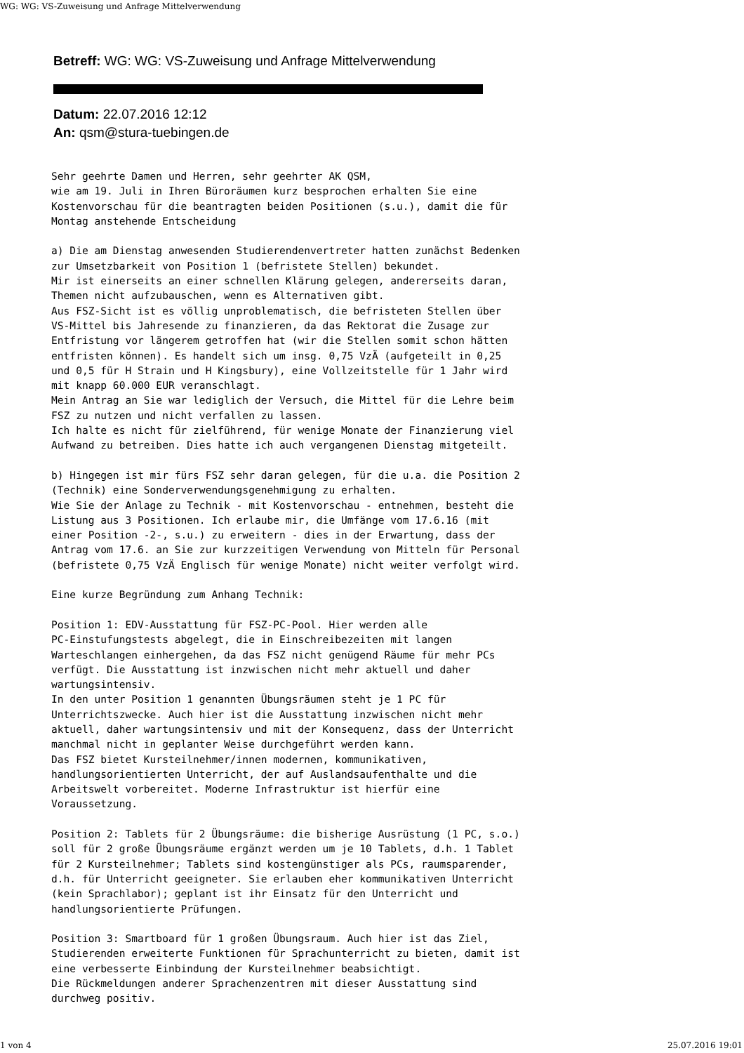WG: WG: VS-Zuweisung und Anfrage Mittelverwendung
Betreff: WG: WG: VS-Zuweisung und Anfrage Mittelverwendung
Datum: 22.07.2016 12:12
An: qsm@stura-tuebingen.de
Sehr geehrte Damen und Herren, sehr geehrter AK QSM,
wie am 19. Juli in Ihren Büroräumen kurz besprochen erhalten Sie eine
Kostenvorschau für die beantragten beiden Positionen (s.u.), damit die für
Montag anstehende Entscheidung

a) Die am Dienstag anwesenden Studierendenvertreter hatten zunächst Bedenken
zur Umsetzbarkeit von Position 1 (befristete Stellen) bekundet.
Mir ist einerseits an einer schnellen Klärung gelegen, andererseits daran,
Themen nicht aufzubauschen, wenn es Alternativen gibt.
Aus FSZ-Sicht ist es völlig unproblematisch, die befristeten Stellen über
VS-Mittel bis Jahresende zu finanzieren, da das Rektorat die Zusage zur
Entfristung vor längerem getroffen hat (wir die Stellen somit schon hätten
entfristen können). Es handelt sich um insg. 0,75 VzÄ (aufgeteilt in 0,25
und 0,5 für H Strain und H Kingsbury), eine Vollzeitstelle für 1 Jahr wird
mit knapp 60.000 EUR veranschlagt.
Mein Antrag an Sie war lediglich der Versuch, die Mittel für die Lehre beim
FSZ zu nutzen und nicht verfallen zu lassen.
Ich halte es nicht für zielführend, für wenige Monate der Finanzierung viel
Aufwand zu betreiben. Dies hatte ich auch vergangenen Dienstag mitgeteilt.

b) Hingegen ist mir fürs FSZ sehr daran gelegen, für die u.a. die Position 2
(Technik) eine Sonderverwendungsgenehmigung zu erhalten.
Wie Sie der Anlage zu Technik - mit Kostenvorschau - entnehmen, besteht die
Listung aus 3 Positionen. Ich erlaube mir, die Umfänge vom 17.6.16 (mit
einer Position -2-, s.u.) zu erweitern - dies in der Erwartung, dass der
Antrag vom 17.6. an Sie zur kurzzeitigen Verwendung von Mitteln für Personal
(befristete 0,75 VzÄ Englisch für wenige Monate) nicht weiter verfolgt wird.

Eine kurze Begründung zum Anhang Technik:

Position 1: EDV-Ausstattung für FSZ-PC-Pool. Hier werden alle
PC-Einstufungstests abgelegt, die in Einschreibezeiten mit langen
Warteschlangen einhergehen, da das FSZ nicht genügend Räume für mehr PCs
verfügt. Die Ausstattung ist inzwischen nicht mehr aktuell und daher
wartungsintensiv.
In den unter Position 1 genannten Übungsräumen steht je 1 PC für
Unterrichtszwecke. Auch hier ist die Ausstattung inzwischen nicht mehr
aktuell, daher wartungsintensiv und mit der Konsequenz, dass der Unterricht
manchmal nicht in geplanter Weise durchgeführt werden kann.
Das FSZ bietet Kursteilnehmer/innen modernen, kommunikativen,
handlungsorientierten Unterricht, der auf Auslandsaufenthalte und die
Arbeitswelt vorbereitet. Moderne Infrastruktur ist hierfür eine
Voraussetzung.

Position 2: Tablets für 2 Übungsräume: die bisherige Ausrüstung (1 PC, s.o.)
soll für 2 große Übungsräume ergänzt werden um je 10 Tablets, d.h. 1 Tablet
für 2 Kursteilnehmer; Tablets sind kostengünstiger als PCs, raumsparender,
d.h. für Unterricht geeigneter. Sie erlauben eher kommunikativen Unterricht
(kein Sprachlabor); geplant ist ihr Einsatz für den Unterricht und
handlungsorientierte Prüfungen.

Position 3: Smartboard für 1 großen Übungsraum. Auch hier ist das Ziel,
Studierenden erweiterte Funktionen für Sprachunterricht zu bieten, damit ist
eine verbesserte Einbindung der Kursteilnehmer beabsichtigt.
Die Rückmeldungen anderer Sprachenzentren mit dieser Ausstattung sind
durchweg positiv.
1 von 4 25.07.2016 19:01